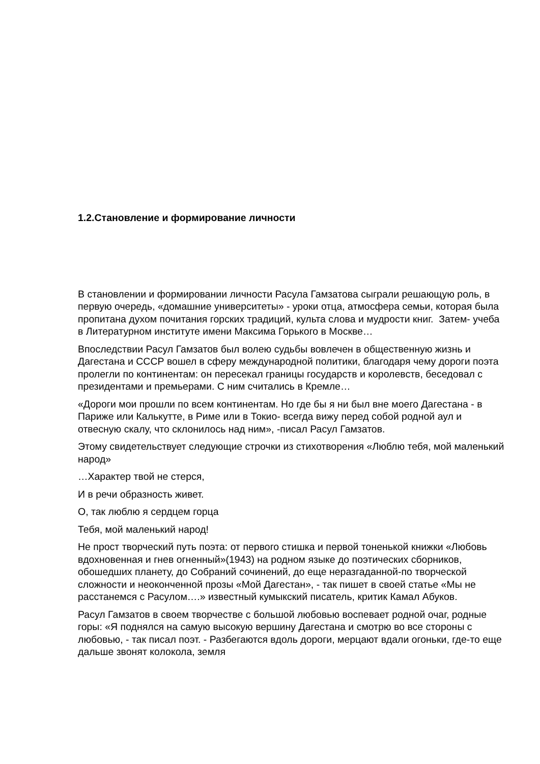1.2.Становление и формирование личности
В становлении и формировании личности Расула Гамзатова сыграли решающую роль, в первую очередь, «домашние университеты» - уроки отца, атмосфера семьи, которая была пропитана духом почитания горских традиций, культа слова и мудрости книг. Затем- учеба в Литературном институте имени Максима Горького в Москве…
Впоследствии Расул Гамзатов был волею судьбы вовлечен в общественную жизнь и Дагестана и СССР вошел в сферу международной политики, благодаря чему дороги поэта пролегли по континентам: он пересекал границы государств и королевств, беседовал с президентами и премьерами. С ним считались в Кремле…
«Дороги мои прошли по всем континентам. Но где бы я ни был вне моего Дагестана - в Париже или Калькутте, в Риме или в Токио- всегда вижу перед собой родной аул и отвесную скалу, что склонилось над ним», -писал Расул Гамзатов.
Этому свидетельствует следующие строчки из стихотворения «Люблю тебя, мой маленький народ»
…Характер твой не стерся,
И в речи образность живет.
О, так люблю я сердцем горца
Тебя, мой маленький народ!
Не прост творческий путь поэта: от первого стишка и первой тоненькой книжки «Любовь вдохновенная и гнев огненный»(1943) на родном языке до поэтических сборников, обошедших планету, до Собраний сочинений, до еще неразгаданной-по творческой сложности и неоконченной прозы «Мой Дагестан», - так пишет в своей статье «Мы не расстанемся с Расулом….» известный кумыкский писатель, критик Камал Абуков.
Расул Гамзатов в своем творчестве с большой любовью воспевает родной очаг, родные горы: «Я поднялся на самую высокую вершину Дагестана и смотрю во все стороны с любовью, - так писал поэт. - Разбегаются вдоль дороги, мерцают вдали огоньки, где-то еще дальше звонят колокола, земля